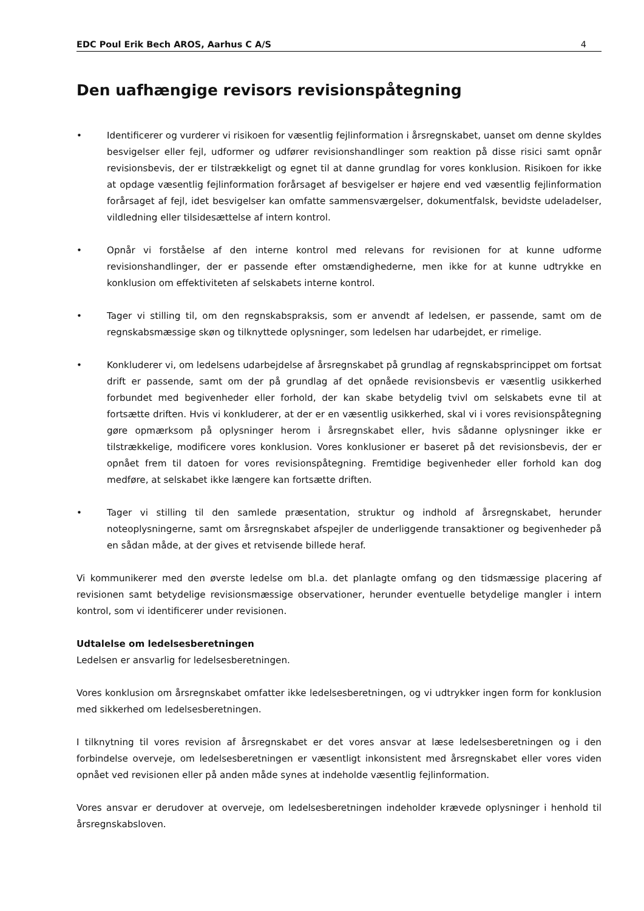EDC Poul Erik Bech AROS, Aarhus C A/S 4
Den uafhængige revisors revisionspåtegning
• Identificerer og vurderer vi risikoen for væsentlig fejlinformation i årsregnskabet, uanset om denne skyldes besvigelser eller fejl, udformer og udfører revisionshandlinger som reaktion på disse risici samt opnår revisionsbevis, der er tilstrækkeligt og egnet til at danne grundlag for vores konklusion. Risikoen for ikke at opdage væsentlig fejlinformation forårsaget af besvigelser er højere end ved væsentlig fejlinformation forårsaget af fejl, idet besvigelser kan omfatte sammensværgelser, dokumentfalsk, bevidste udeladelser, vildledning eller tilsidesættelse af intern kontrol.
• Opnår vi forståelse af den interne kontrol med relevans for revisionen for at kunne udforme revisionshandlinger, der er passende efter omstændighederne, men ikke for at kunne udtrykke en konklusion om effektiviteten af selskabets interne kontrol.
• Tager vi stilling til, om den regnskabspraksis, som er anvendt af ledelsen, er passende, samt om de regnskabsmæssige skøn og tilknyttede oplysninger, som ledelsen har udarbejdet, er rimelige.
• Konkluderer vi, om ledelsens udarbejdelse af årsregnskabet på grundlag af regnskabsprincippet om fortsat drift er passende, samt om der på grundlag af det opnåede revisionsbevis er væsentlig usikkerhed forbundet med begivenheder eller forhold, der kan skabe betydelig tvivl om selskabets evne til at fortsætte driften. Hvis vi konkluderer, at der er en væsentlig usikkerhed, skal vi i vores revisionspåtegning gøre opmærksom på oplysninger herom i årsregnskabet eller, hvis sådanne oplysninger ikke er tilstrækkelige, modificere vores konklusion. Vores konklusioner er baseret på det revisionsbevis, der er opnået frem til datoen for vores revisionspåtegning. Fremtidige begivenheder eller forhold kan dog medføre, at selskabet ikke længere kan fortsætte driften.
• Tager vi stilling til den samlede præsentation, struktur og indhold af årsregnskabet, herunder noteoplysningerne, samt om årsregnskabet afspejler de underliggende transaktioner og begivenheder på en sådan måde, at der gives et retvisende billede heraf.
Vi kommunikerer med den øverste ledelse om bl.a. det planlagte omfang og den tidsmæssige placering af revisionen samt betydelige revisionsmæssige observationer, herunder eventuelle betydelige mangler i intern kontrol, som vi identificerer under revisionen.
Udtalelse om ledelsesberetningen
Ledelsen er ansvarlig for ledelsesberetningen.
Vores konklusion om årsregnskabet omfatter ikke ledelsesberetningen, og vi udtrykker ingen form for konklusion med sikkerhed om ledelsesberetningen.
I tilknytning til vores revision af årsregnskabet er det vores ansvar at læse ledelsesberetningen og i den forbindelse overveje, om ledelsesberetningen er væsentligt inkonsistent med årsregnskabet eller vores viden opnået ved revisionen eller på anden måde synes at indeholde væsentlig fejlinformation.
Vores ansvar er derudover at overveje, om ledelsesberetningen indeholder krævede oplysninger i henhold til årsregnskabsloven.